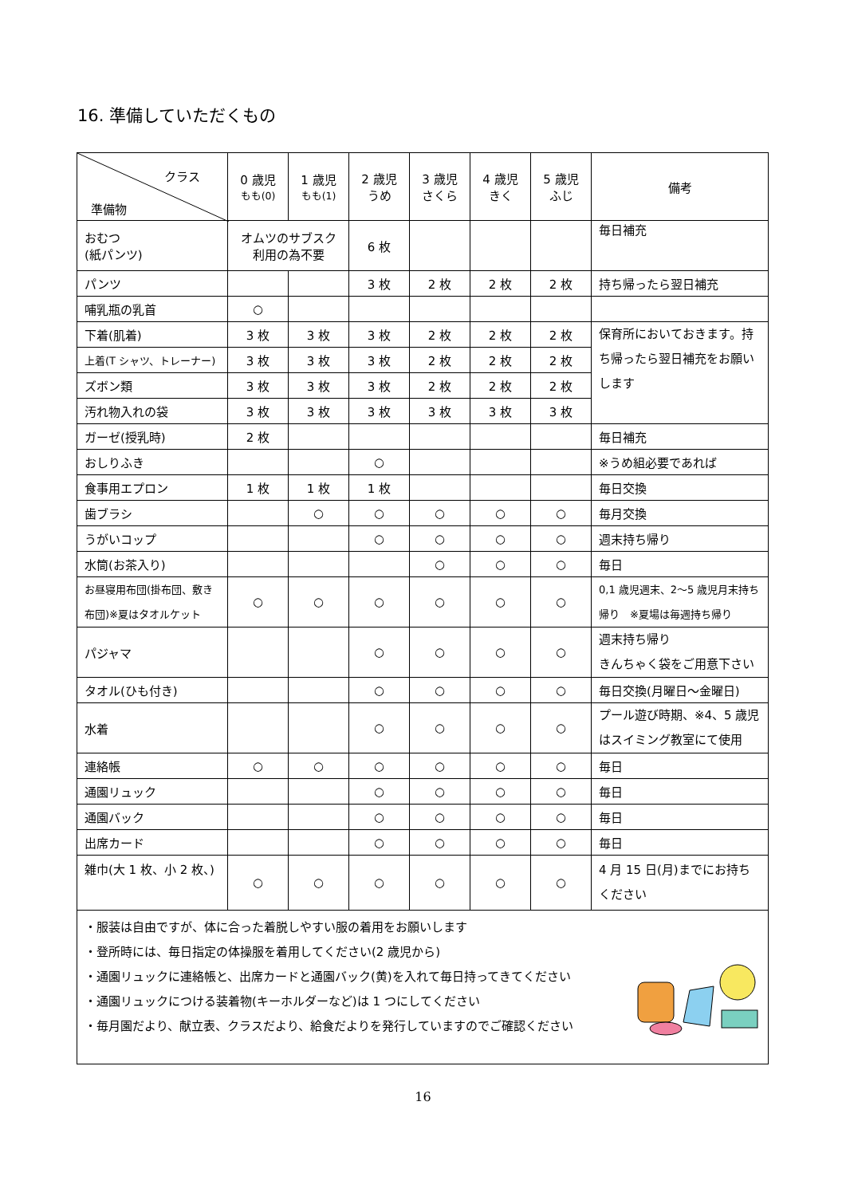16. 準備していただくもの
| クラス 準備物 | 0 歳児 もも(0) | 1 歳児 もも(1) | 2 歳児 うめ | 3 歳児 さくら | 4 歳児 きく | 5 歳児 ふじ | 備考 |
| --- | --- | --- | --- | --- | --- | --- | --- |
| おむつ (紙パンツ) | オムツのサブスク 利用の為不要 | | 6 枚 | | | | 毎日補充 |
| パンツ | | | 3 枚 | 2 枚 | 2 枚 | 2 枚 | 持ち帰ったら翌日補充 |
| 哺乳瓶の乳首 | ○ | | | | | | |
| 下着(肌着) | 3 枚 | 3 枚 | 3 枚 | 2 枚 | 2 枚 | 2 枚 | 保育所においておきます。持ち帰ったら翌日補充をお願いします |
| 上着(T シャツ、トレーナー) | 3 枚 | 3 枚 | 3 枚 | 2 枚 | 2 枚 | 2 枚 | |
| ズボン類 | 3 枚 | 3 枚 | 3 枚 | 2 枚 | 2 枚 | 2 枚 | |
| 汚れ物入れの袋 | 3 枚 | 3 枚 | 3 枚 | 3 枚 | 3 枚 | 3 枚 | |
| ガーゼ(授乳時) | 2 枚 | | | | | | 毎日補充 |
| おしりふき | | | ○ | | | | ※うめ組必要であれば |
| 食事用エプロン | 1 枚 | 1 枚 | 1 枚 | | | | 毎日交換 |
| 歯ブラシ | | ○ | ○ | ○ | ○ | ○ | 毎月交換 |
| うがいコップ | | | ○ | ○ | ○ | ○ | 週末持ち帰り |
| 水筒(お茶入り) | | | | ○ | ○ | ○ | 毎日 |
| お昼寝用布団(掛布団、敷き布団)※夏はタオルケット | ○ | ○ | ○ | ○ | ○ | ○ | 0,1 歳児週末、2～5 歳児月末持ち帰り ※夏場は毎週持ち帰り |
| パジャマ | | | ○ | ○ | ○ | ○ | 週末持ち帰り きんちゃく袋をご用意下さい |
| タオル(ひも付き) | | | ○ | ○ | ○ | ○ | 毎日交換(月曜日～金曜日) |
| 水着 | | | ○ | ○ | ○ | ○ | プール遊び時期、※4、5 歳児はスイミング教室にて使用 |
| 連絡帳 | ○ | ○ | ○ | ○ | ○ | ○ | 毎日 |
| 通園リュック | | | ○ | ○ | ○ | ○ | 毎日 |
| 通園バック | | | ○ | ○ | ○ | ○ | 毎日 |
| 出席カード | | | ○ | ○ | ○ | ○ | 毎日 |
| 雑巾(大 1 枚、小 2 枚、) | ○ | ○ | ○ | ○ | ○ | ○ | 4 月 15 日(月)までにお持ちください |
| ・服装は自由ですが、体に合った着脱しやすい服の着用をお願いします ・登所時には、毎日指定の体操服を着用してください(2 歳児から) ・通園リュックに連絡帳と、出席カードと通園バック(黄)を入れて毎日持ってきてください ・通園リュックにつける装着物(キーホルダーなど)は 1 つにしてください ・毎月園だより、献立表、クラスだより、給食だよりを発行していますのでご確認ください | | | | | | | |
16